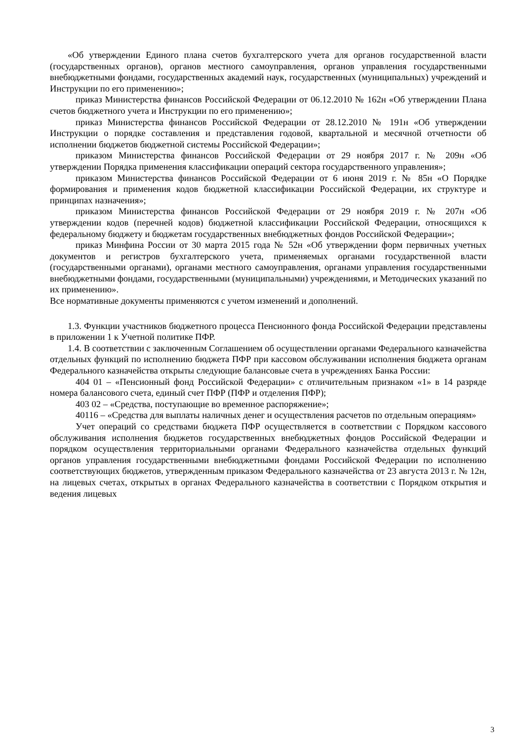«Об утверждении Единого плана счетов бухгалтерского учета для органов государственной власти (государственных органов), органов местного самоуправления, органов управления государственными внебюджетными фондами, государственных академий наук, государственных (муниципальных) учреждений и Инструкции по его применению»;
приказ Министерства финансов Российской Федерации от 06.12.2010 № 162н «Об утверждении Плана счетов бюджетного учета и Инструкции по его применению»;
приказ Министерства финансов Российской Федерации от 28.12.2010 № 191н «Об утверждении Инструкции о порядке составления и представления годовой, квартальной и месячной отчетности об исполнении бюджетов бюджетной системы Российской Федерации»;
приказом Министерства финансов Российской Федерации от 29 ноября 2017 г. № 209н «Об утверждении Порядка применения классификации операций сектора государственного управления»;
приказом Министерства финансов Российской Федерации от 6 июня 2019 г. № 85н «О Порядке формирования и применения кодов бюджетной классификации Российской Федерации, их структуре и принципах назначения»;
приказом Министерства финансов Российской Федерации от 29 ноября 2019 г. № 207н «Об утверждении кодов (перечней кодов) бюджетной классификации Российской Федерации, относящихся к федеральному бюджету и бюджетам государственных внебюджетных фондов Российской Федерации»;
приказ Минфина России от 30 марта 2015 года № 52н «Об утверждении форм первичных учетных документов и регистров бухгалтерского учета, применяемых органами государственной власти (государственными органами), органами местного самоуправления, органами управления государственными внебюджетными фондами, государственными (муниципальными) учреждениями, и Методических указаний по их применению».
Все нормативные документы применяются с учетом изменений и дополнений.
1.3. Функции участников бюджетного процесса Пенсионного фонда Российской Федерации представлены в приложении 1 к Учетной политике ПФР.
1.4. В соответствии с заключенным Соглашением об осуществлении органами Федерального казначейства отдельных функций по исполнению бюджета ПФР при кассовом обслуживании исполнения бюджета органам Федерального казначейства открыты следующие балансовые счета в учреждениях Банка России:
404 01 – «Пенсионный фонд Российской Федерации» с отличительным признаком «1» в 14 разряде номера балансового счета, единый счет ПФР (ПФР и отделения ПФР);
403 02 – «Средства, поступающие во временное распоряжение»;
40116 – «Средства для выплаты наличных денег и осуществления расчетов по отдельным операциям»
Учет операций со средствами бюджета ПФР осуществляется в соответствии с Порядком кассового обслуживания исполнения бюджетов государственных внебюджетных фондов Российской Федерации и порядком осуществления территориальными органами Федерального казначейства отдельных функций органов управления государственными внебюджетными фондами Российской Федерации по исполнению соответствующих бюджетов, утвержденным приказом Федерального казначейства от 23 августа 2013 г. № 12н, на лицевых счетах, открытых в органах Федерального казначейства в соответствии с Порядком открытия и ведения лицевых
3